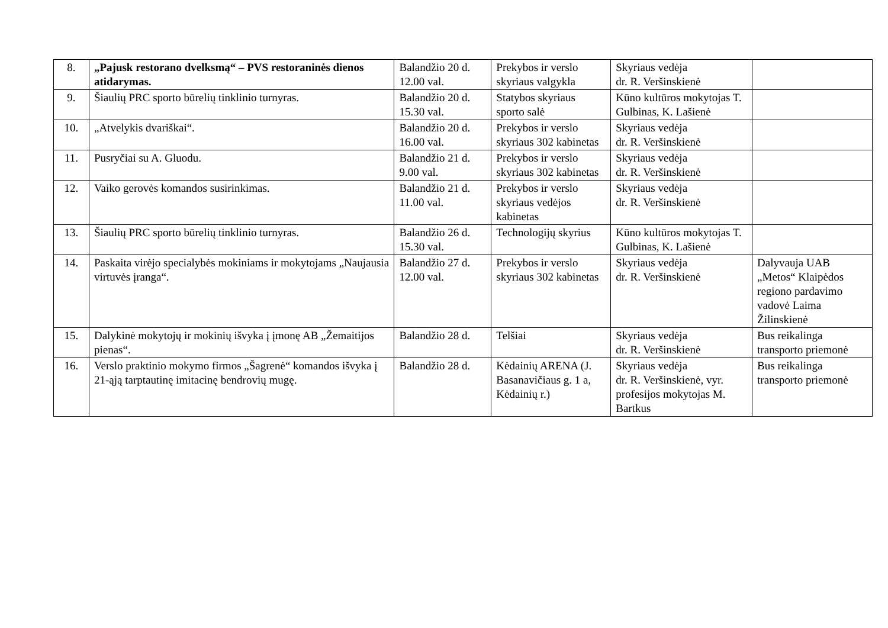| 8. | „Pajusk restorano dvelksmą“ – PVS restoraninės dienos atidarymas. | Balandžio 20 d. 12.00 val. | Prekybos ir verslo skyriaus valgykla | Skyriaus vedėja dr. R. Veršinskienė | |
| 9. | Šiaulių PRC sporto būrelių tinklinio turnyras. | Balandžio 20 d. 15.30 val. | Statybos skyriaus sporto salė | Kūno kultūros mokytojas T. Gulbinas, K. Lašienė | |
| 10. | „Atvelykis dvariškai“. | Balandžio 20 d. 16.00 val. | Prekybos ir verslo skyriaus 302 kabinetas | Skyriaus vedėja dr. R. Veršinskienė | |
| 11. | Pusryčiai su A. Gluodu. | Balandžio 21 d. 9.00 val. | Prekybos ir verslo skyriaus 302 kabinetas | Skyriaus vedėja dr. R. Veršinskienė | |
| 12. | Vaiko gerovės komandos susirinkimas. | Balandžio 21 d. 11.00 val. | Prekybos ir verslo skyriaus vedėjos kabinetas | Skyriaus vedėja dr. R. Veršinskienė | |
| 13. | Šiaulių PRC sporto būrelių tinklinio turnyras. | Balandžio 26 d. 15.30 val. | Technologijų skyrius | Kūno kultūros mokytojas T. Gulbinas, K. Lašienė | |
| 14. | Paskaita virėjo specialybės mokiniams ir mokytojams „Naujausia virtuvės įranga“. | Balandžio 27 d. 12.00 val. | Prekybos ir verslo skyriaus 302 kabinetas | Skyriaus vedėja dr. R. Veršinskienė | Dalyvauja UAB „Metos“ Klaipėdos regiono pardavimo vadovė Laima Žilinskienė |
| 15. | Dalykinė mokytojų ir mokinių išvyka į įmonę AB „Žemaitijos pienas“. | Balandžio 28 d. | Telšiai | Skyriaus vedėja dr. R. Veršinskienė | Bus reikalinga transporto priemonė |
| 16. | Verslo praktinio mokymo firmos „Šagrenė“ komandos išvyka į 21-ąją tarptautinę imitacinę bendrovių mugę. | Balandžio 28 d. | Kėdainių ARENA (J. Basanavičiaus g. 1 a, Kėdainių r.) | Skyriaus vedėja dr. R. Veršinskienė, vyr. profesijos mokytojas M. Bartkus | Bus reikalinga transporto priemonė |